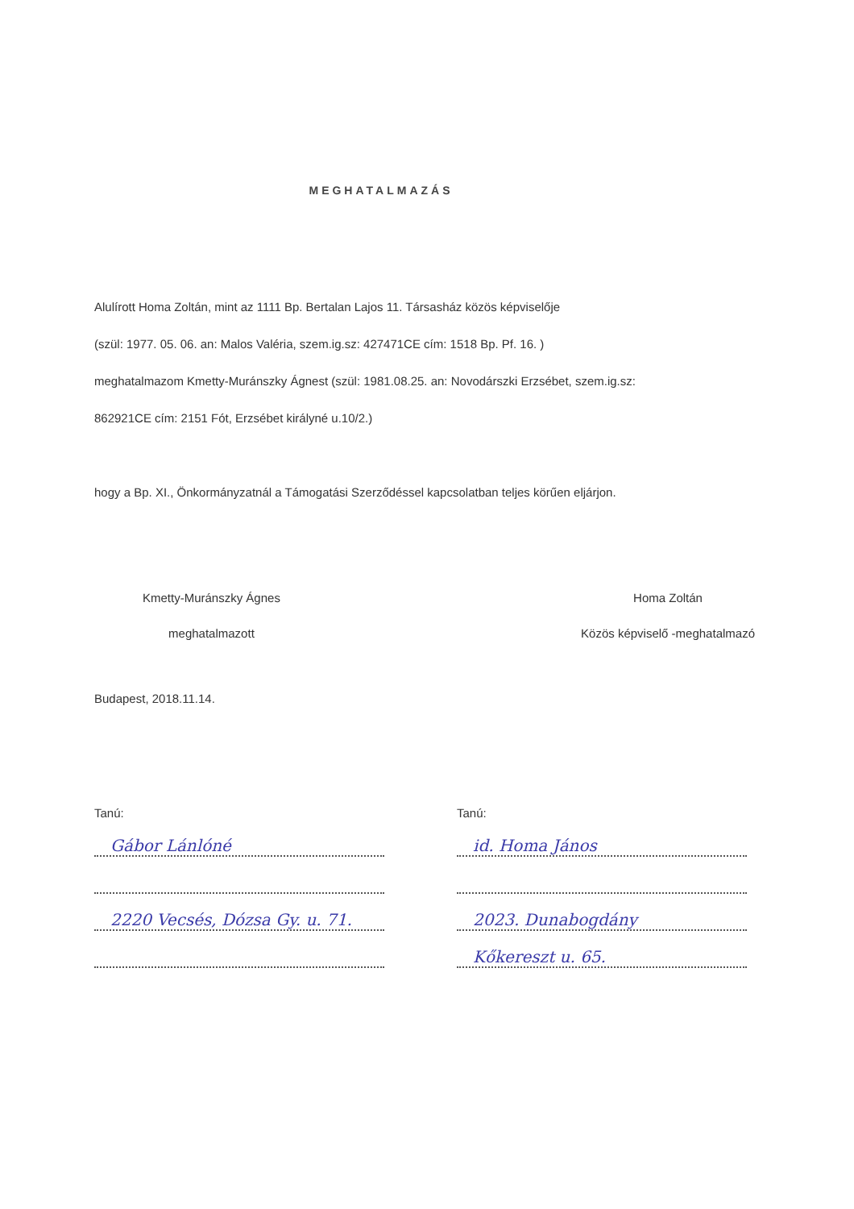MEGHATALMAZÁS
Alulírott Homa Zoltán, mint az 1111 Bp. Bertalan Lajos 11. Társasház közös képviselője
(szül: 1977. 05. 06. an: Malos Valéria, szem.ig.sz: 427471CE cím: 1518 Bp. Pf. 16. )
meghatalmazom Kmetty-Muránszky Ágnest (szül: 1981.08.25. an: Novodárszki Erzsébet, szem.ig.sz:
862921CE cím: 2151 Fót, Erzsébet királyné u.10/2.)
hogy a Bp. XI., Önkormányzatnál a Támogatási Szerződéssel kapcsolatban teljes körűen eljárjon.
Kmetty-Muránszky Ágnes
meghatalmazott
Homa Zoltán
Közös képviselő -meghatalmazó
Budapest, 2018.11.14.
Tanú:
Gábor Lánlóné
2220 Vecsés, Dózsa Gy. u. 71.
Tanú:
id. Homa János
2023. Dunabogdány
Kőkereszt u. 65.